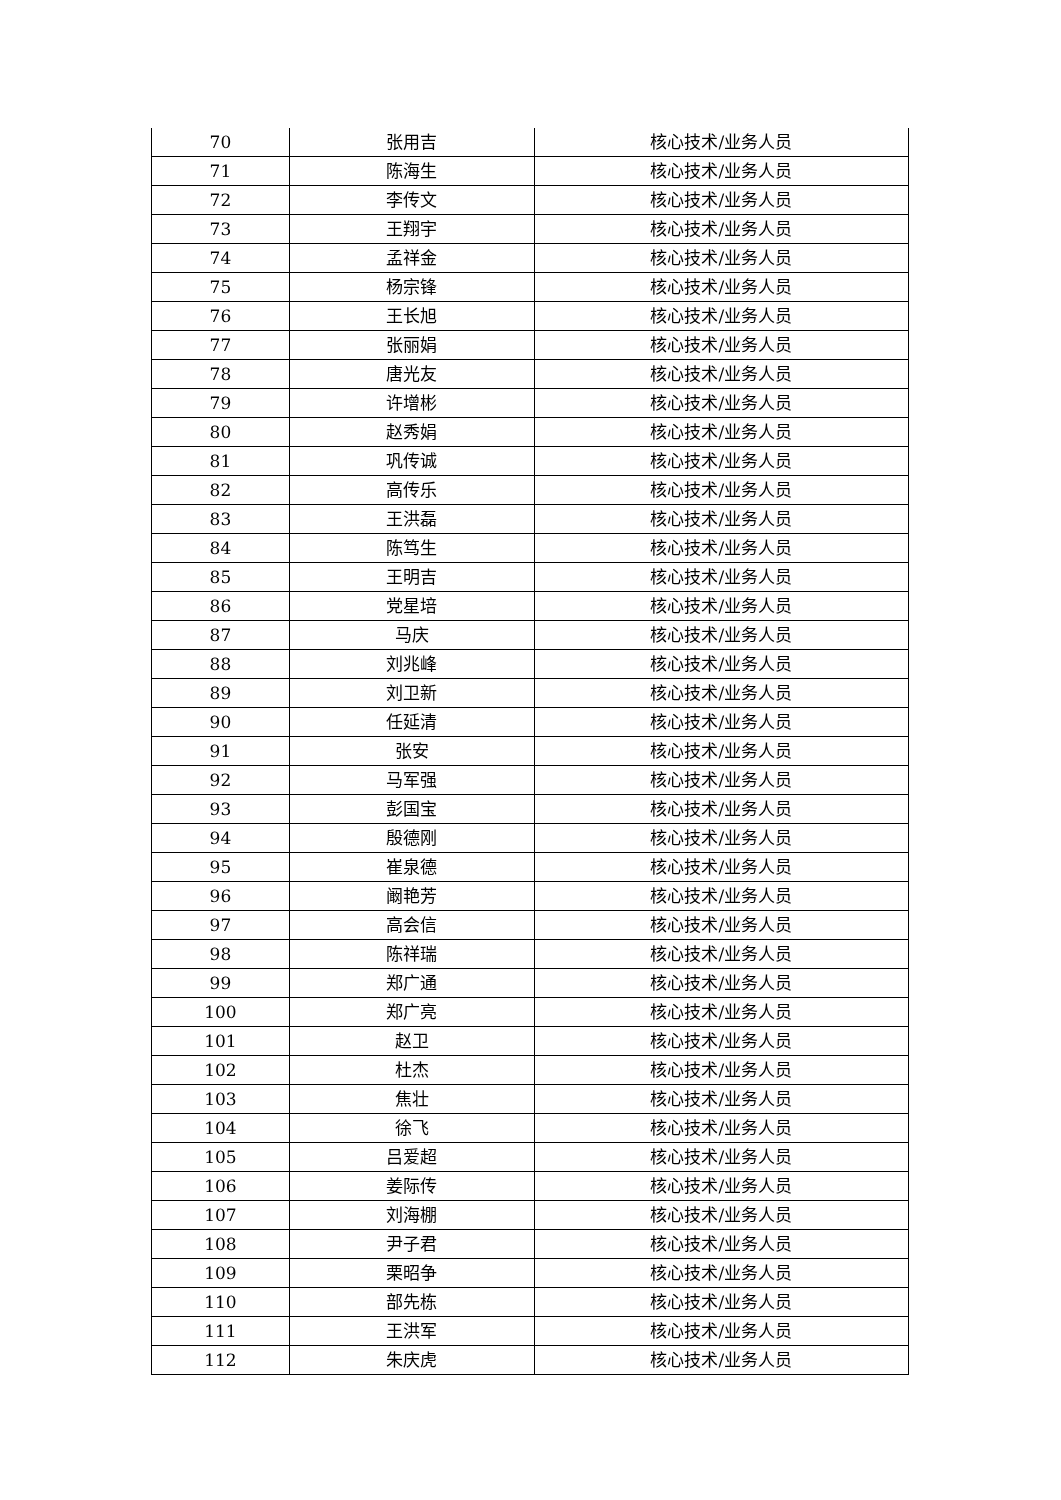| 70 | 张用吉 | 核心技术/业务人员 |
| 71 | 陈海生 | 核心技术/业务人员 |
| 72 | 李传文 | 核心技术/业务人员 |
| 73 | 王翔宇 | 核心技术/业务人员 |
| 74 | 孟祥金 | 核心技术/业务人员 |
| 75 | 杨宗锋 | 核心技术/业务人员 |
| 76 | 王长旭 | 核心技术/业务人员 |
| 77 | 张丽娟 | 核心技术/业务人员 |
| 78 | 唐光友 | 核心技术/业务人员 |
| 79 | 许增彬 | 核心技术/业务人员 |
| 80 | 赵秀娟 | 核心技术/业务人员 |
| 81 | 巩传诚 | 核心技术/业务人员 |
| 82 | 高传乐 | 核心技术/业务人员 |
| 83 | 王洪磊 | 核心技术/业务人员 |
| 84 | 陈笃生 | 核心技术/业务人员 |
| 85 | 王明吉 | 核心技术/业务人员 |
| 86 | 党星培 | 核心技术/业务人员 |
| 87 | 马庆 | 核心技术/业务人员 |
| 88 | 刘兆峰 | 核心技术/业务人员 |
| 89 | 刘卫新 | 核心技术/业务人员 |
| 90 | 任延清 | 核心技术/业务人员 |
| 91 | 张安 | 核心技术/业务人员 |
| 92 | 马军强 | 核心技术/业务人员 |
| 93 | 彭国宝 | 核心技术/业务人员 |
| 94 | 殷德刚 | 核心技术/业务人员 |
| 95 | 崔泉德 | 核心技术/业务人员 |
| 96 | 阚艳芳 | 核心技术/业务人员 |
| 97 | 高会信 | 核心技术/业务人员 |
| 98 | 陈祥瑞 | 核心技术/业务人员 |
| 99 | 郑广通 | 核心技术/业务人员 |
| 100 | 郑广亮 | 核心技术/业务人员 |
| 101 | 赵卫 | 核心技术/业务人员 |
| 102 | 杜杰 | 核心技术/业务人员 |
| 103 | 焦壮 | 核心技术/业务人员 |
| 104 | 徐飞 | 核心技术/业务人员 |
| 105 | 吕爱超 | 核心技术/业务人员 |
| 106 | 姜际传 | 核心技术/业务人员 |
| 107 | 刘海棚 | 核心技术/业务人员 |
| 108 | 尹子君 | 核心技术/业务人员 |
| 109 | 栗昭争 | 核心技术/业务人员 |
| 110 | 部先栋 | 核心技术/业务人员 |
| 111 | 王洪军 | 核心技术/业务人员 |
| 112 | 朱庆虎 | 核心技术/业务人员 |